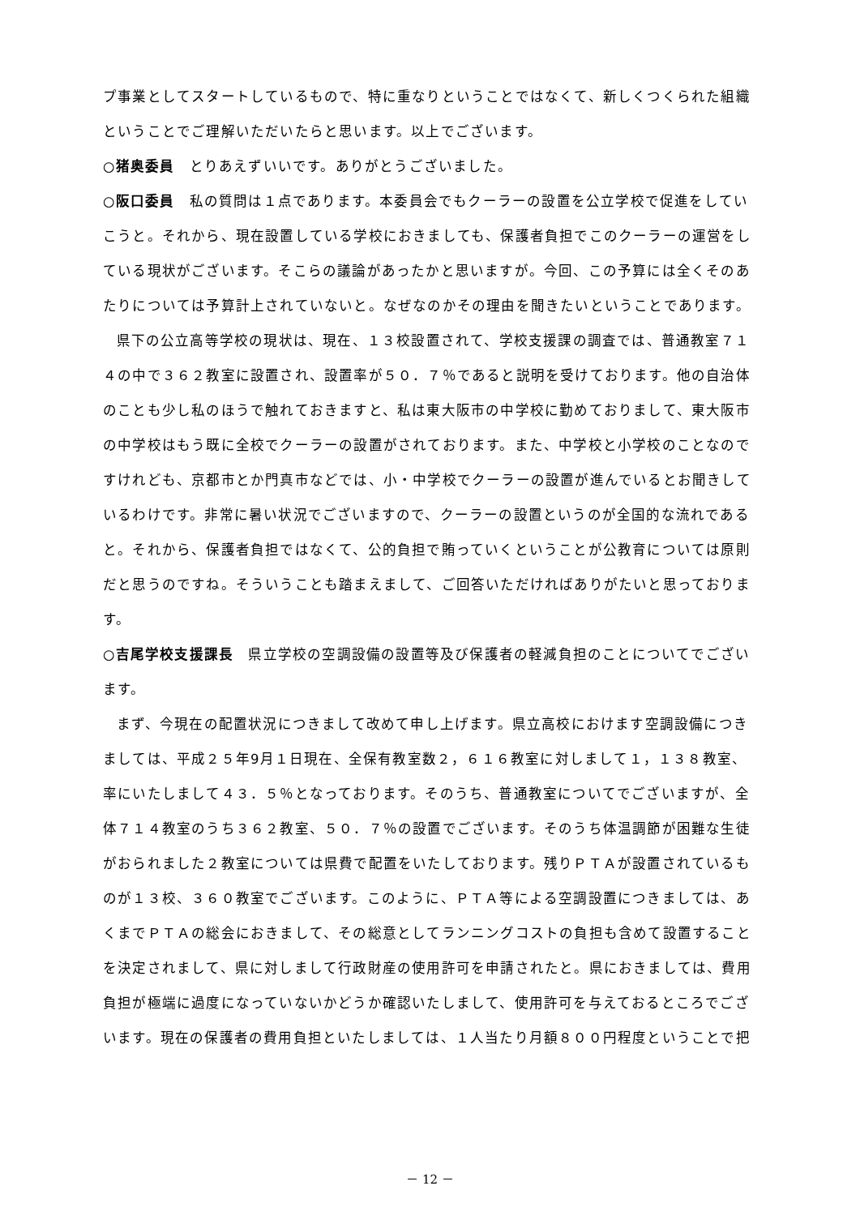プ事業としてスタートしているもので、特に重なりということではなくて、新しくつくられた組織ということでご理解いただいたらと思います。以上でございます。
○猪奥委員　とりあえずいいです。ありがとうございました。
○阪口委員　私の質問は１点であります。本委員会でもクーラーの設置を公立学校で促進をしていこうと。それから、現在設置している学校におきましても、保護者負担でこのクーラーの運営をしている現状がございます。そこらの議論があったかと思いますが。今回、この予算には全くそのあたりについては予算計上されていないと。なぜなのかその理由を聞きたいということであります。
県下の公立高等学校の現状は、現在、１３校設置されて、学校支援課の調査では、普通教室７１４の中で３６２教室に設置され、設置率が５０．７％であると説明を受けております。他の自治体のことも少し私のほうで触れておきますと、私は東大阪市の中学校に勤めておりまして、東大阪市の中学校はもう既に全校でクーラーの設置がされております。また、中学校と小学校のことなのですけれども、京都市とか門真市などでは、小・中学校でクーラーの設置が進んでいるとお聞きしているわけです。非常に暑い状況でございますので、クーラーの設置というのが全国的な流れであると。それから、保護者負担ではなくて、公的負担で賄っていくということが公教育については原則だと思うのですね。そういうことも踏まえまして、ご回答いただければありがたいと思っております。
○吉尾学校支援課長　県立学校の空調設備の設置等及び保護者の軽減負担のことについてでございます。
まず、今現在の配置状況につきまして改めて申し上げます。県立高校におけます空調設備につきましては、平成２５年9月１日現在、全保有教室数２，６１６教室に対しまして１，１３８教室、率にいたしまして４３．５％となっております。そのうち、普通教室についてでございますが、全体７１４教室のうち３６２教室、５０．７％の設置でございます。そのうち体温調節が困難な生徒がおられました２教室については県費で配置をいたしております。残りＰＴＡが設置されているものが１３校、３６０教室でございます。このように、ＰＴＡ等による空調設置につきましては、あくまでＰＴＡの総会におきまして、その総意としてランニングコストの負担も含めて設置することを決定されまして、県に対しまして行政財産の使用許可を申請されたと。県におきましては、費用負担が極端に過度になっていないかどうか確認いたしまして、使用許可を与えておるところでございます。現在の保護者の費用負担といたしましては、１人当たり月額８００円程度ということで把
－ 12 －